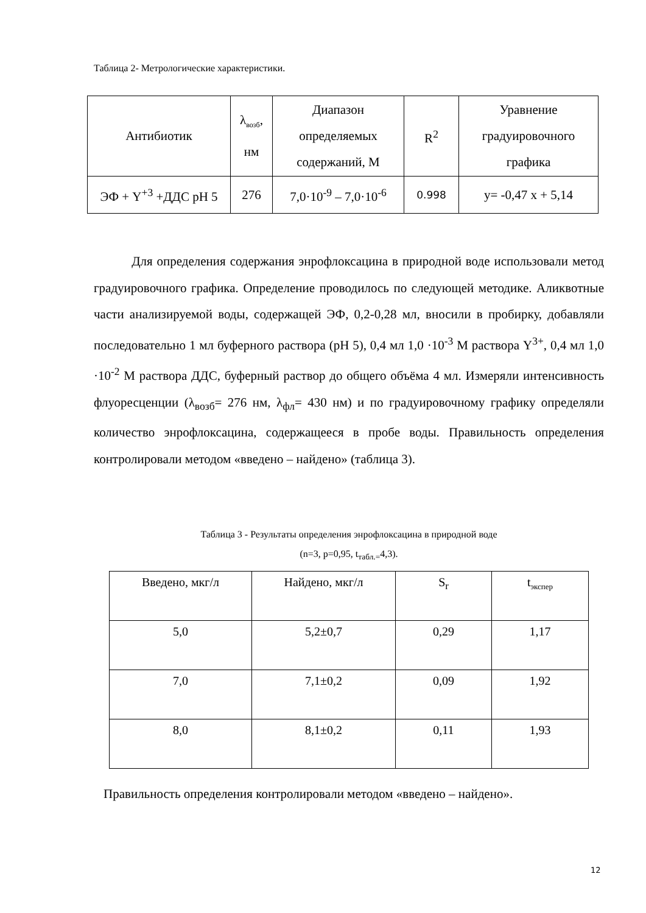Таблица 2- Метрологические характеристики.
| Антибиотик | λ<sub>возб</sub>, нм | Диапазон определяемых содержаний, М | R<sup>2</sup> | Уравнение градуировочного графика |
| ЭФ + Y<sup>+3</sup> +ДДС рН 5 | 276 | 7,0·10<sup>-9</sup> – 7,0·10<sup>-6</sup> | 0.998 | y= -0,47 x + 5,14 |
Для определения содержания энрофлоксацина в природной воде использовали метод градуировочного графика. Определение проводилось по следующей методике. Аликвотные части анализируемой воды, содержащей ЭФ, 0,2-0,28 мл, вносили в пробирку, добавляли последовательно 1 мл буферного раствора (рН 5), 0,4 мл 1,0 ·10<sup>-3</sup> М раствора Y<sup>3+</sup>, 0,4 мл 1,0 ·10<sup>-2</sup> М раствора ДДС, буферный раствор до общего объёма 4 мл. Измеряли интенсивность флуоресценции (λ<sub>возб</sub>= 276 нм, λ<sub>фл</sub>= 430 нм) и по градуировочному графику определяли количество энрофлоксацина, содержащееся в пробе воды. Правильность определения контролировали методом «введено – найдено» (таблица 3).
Таблица 3 - Результаты определения энрофлоксацина в природной воде
(n=3, p=0,95, t<sub>табл.=</sub>4,3).
| Введено, мкг/л | Найдено, мкг/л | S<sub>r</sub> | t<sub>экспер</sub> |
| 5,0 | 5,2±0,7 | 0,29 | 1,17 |
| 7,0 | 7,1±0,2 | 0,09 | 1,92 |
| 8,0 | 8,1±0,2 | 0,11 | 1,93 |
Правильность определения контролировали методом «введено – найдено».
12